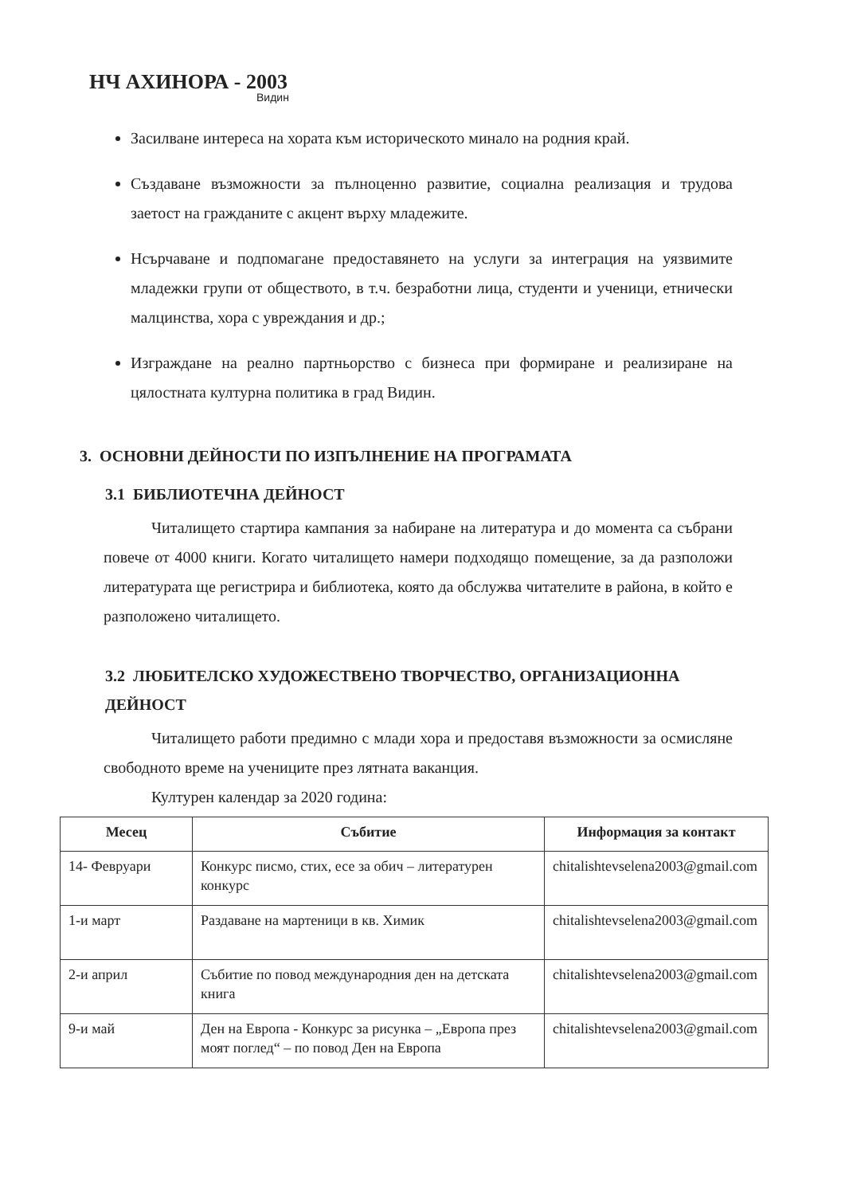НЧ АХИНОРА - 2003
Видин
Засилване интереса на хората към историческото минало на родния край.
Създаване възможности за пълноценно развитие, социална реализация и трудова заетост на гражданите с акцент върху младежите.
Нсърчаване и подпомагане предоставянето на услуги за интеграция на уязвимите младежки групи от обществото, в т.ч. безработни лица, студенти и ученици, етнически малцинства, хора с увреждания и др.;
Изграждане на реално партньорство с бизнеса при формиране и реализиране на цялостната културна политика в град Видин.
3. ОСНОВНИ ДЕЙНОСТИ ПО ИЗПЪЛНЕНИЕ НА ПРОГРАМАТА
3.1 БИБЛИОТЕЧНА ДЕЙНОСТ
Читалището стартира кампания за набиране на литература и до момента са събрани повече от 4000 книги. Когато читалището намери подходящо помещение, за да разположи литературата ще регистрира и библиотека, която да обслужва читателите в района, в който е разположено читалището.
3.2 ЛЮБИТЕЛСКО ХУДОЖЕСТВЕНО ТВОРЧЕСТВО, ОРГАНИЗАЦИОННА ДЕЙНОСТ
Читалището работи предимно с млади хора и предоставя възможности за осмисляне свободното време на учениците през лятната ваканция.
Културен календар за 2020 година:
| Месец | Събитие | Информация за контакт |
| --- | --- | --- |
| 14- Февруари | Конкурс писмо, стих, есе за обич – литературен конкурс | chitalishtevselena2003@gmail.com |
| 1-и март | Раздаване на мартеници в кв. Химик | chitalishtevselena2003@gmail.com |
| 2-и април | Събитие по повод международния ден на детската книга | chitalishtevselena2003@gmail.com |
| 9-и май | Ден на Европа - Конкурс за рисунка – „Европа през моят поглед“ – по повод Ден на Европа | chitalishtevselena2003@gmail.com |